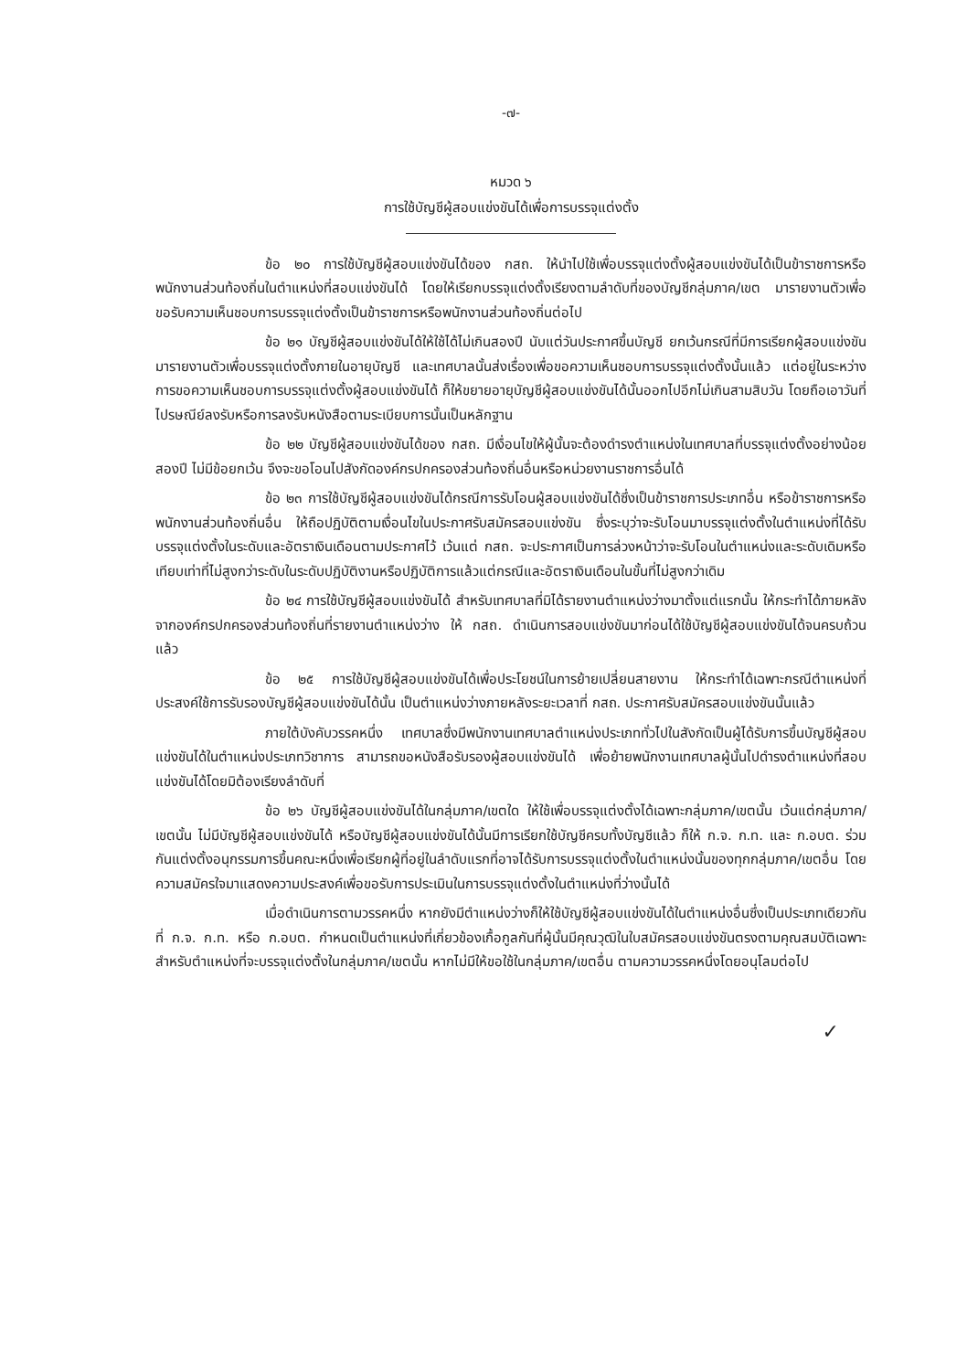-๗-
หมวด ๖
การใช้บัญชีผู้สอบแข่งขันได้เพื่อการบรรจุแต่งตั้ง
ข้อ ๒๐ การใช้บัญชีผู้สอบแข่งขันได้ของ กสถ. ให้นำไปใช้เพื่อบรรจุแต่งตั้งผู้สอบแข่งขันได้เป็นข้าราชการหรือพนักงานส่วนท้องถิ่นในตำแหน่งที่สอบแข่งขันได้ โดยให้เรียกบรรจุแต่งตั้งเรียงตามลำดับที่ของบัญชีกลุ่มภาค/เขต มารายงานตัวเพื่อขอรับความเห็นชอบการบรรจุแต่งตั้งเป็นข้าราชการหรือพนักงานส่วนท้องถิ่นต่อไป
ข้อ ๒๑ บัญชีผู้สอบแข่งขันได้ให้ใช้ได้ไม่เกินสองปี นับแต่วันประกาศขึ้นบัญชี ยกเว้นกรณีที่มีการเรียกผู้สอบแข่งขันมารายงานตัวเพื่อบรรจุแต่งตั้งภายในอายุบัญชี และเทศบาลนั้นส่งเรื่องเพื่อขอความเห็นชอบการบรรจุแต่งตั้งนั้นแล้ว แต่อยู่ในระหว่างการขอความเห็นชอบการบรรจุแต่งตั้งผู้สอบแข่งขันได้ ก็ให้ขยายอายุบัญชีผู้สอบแข่งขันได้นั้นออกไปอีกไม่เกินสามสิบวัน โดยถือเอาวันที่ไปรษณีย์ลงรับหรือการลงรับหนังสือตามระเบียบการนั้นเป็นหลักฐาน
ข้อ ๒๒ บัญชีผู้สอบแข่งขันได้ของ กสถ. มีเงื่อนไขให้ผู้นั้นจะต้องดำรงตำแหน่งในเทศบาลที่บรรจุแต่งตั้งอย่างน้อยสองปี ไม่มีข้อยกเว้น จึงจะขอโอนไปสังกัดองค์กรปกครองส่วนท้องถิ่นอื่นหรือหน่วยงานราชการอื่นได้
ข้อ ๒๓ การใช้บัญชีผู้สอบแข่งขันได้กรณีการรับโอนผู้สอบแข่งขันได้ซึ่งเป็นข้าราชการประเภทอื่น หรือข้าราชการหรือพนักงานส่วนท้องถิ่นอื่น ให้ถือปฏิบัติตามเงื่อนไขในประกาศรับสมัครสอบแข่งขัน ซึ่งระบุว่าจะรับโอนมาบรรจุแต่งตั้งในตำแหน่งที่ได้รับบรรจุแต่งตั้งในระดับและอัตราเงินเดือนตามประกาศไว้ เว้นแต่ กสถ. จะประกาศเป็นการล่วงหน้าว่าจะรับโอนในตำแหน่งและระดับเดิมหรือเทียบเท่าที่ไม่สูงกว่าระดับในระดับปฏิบัติงานหรือปฏิบัติการแล้วแต่กรณีและอัตราเงินเดือนในขั้นที่ไม่สูงกว่าเดิม
ข้อ ๒๔ การใช้บัญชีผู้สอบแข่งขันได้ สำหรับเทศบาลที่มิได้รายงานตำแหน่งว่างมาตั้งแต่แรกนั้น ให้กระทำได้ภายหลังจากองค์กรปกครองส่วนท้องถิ่นที่รายงานตำแหน่งว่าง ให้ กสถ. ดำเนินการสอบแข่งขันมาก่อนได้ใช้บัญชีผู้สอบแข่งขันได้จนครบถ้วนแล้ว
ข้อ ๒๕ การใช้บัญชีผู้สอบแข่งขันได้เพื่อประโยชน์ในการย้ายเปลี่ยนสายงาน ให้กระทำได้เฉพาะกรณีตำแหน่งที่ประสงค์ใช้การรับรองบัญชีผู้สอบแข่งขันได้นั้น เป็นตำแหน่งว่างภายหลังระยะเวลาที่ กสถ. ประกาศรับสมัครสอบแข่งขันนั้นแล้ว
ภายใต้บังคับวรรคหนึ่ง เทศบาลซึ่งมีพนักงานเทศบาลตำแหน่งประเภททั่วไปในสังกัดเป็นผู้ได้รับการขึ้นบัญชีผู้สอบแข่งขันได้ในตำแหน่งประเภทวิชาการ สามารถขอหนังสือรับรองผู้สอบแข่งขันได้ เพื่อย้ายพนักงานเทศบาลผู้นั้นไปดำรงตำแหน่งที่สอบแข่งขันได้โดยมิต้องเรียงลำดับที่
ข้อ ๒๖ บัญชีผู้สอบแข่งขันได้ในกลุ่มภาค/เขตใด ให้ใช้เพื่อบรรจุแต่งตั้งได้เฉพาะกลุ่มภาค/เขตนั้น เว้นแต่กลุ่มภาค/เขตนั้น ไม่มีบัญชีผู้สอบแข่งขันได้ หรือบัญชีผู้สอบแข่งขันได้นั้นมีการเรียกใช้บัญชีครบทั้งบัญชีแล้ว ก็ให้ ก.จ. ก.ท. และ ก.อบต. ร่วมกันแต่งตั้งอนุกรรมการขึ้นคณะหนึ่งเพื่อเรียกผู้ที่อยู่ในลำดับแรกที่อาจได้รับการบรรจุแต่งตั้งในตำแหน่งนั้นของทุกกลุ่มภาค/เขตอื่น โดยความสมัครใจมาแสดงความประสงค์เพื่อขอรับการประเมินในการบรรจุแต่งตั้งในตำแหน่งที่ว่างนั้นได้
เมื่อดำเนินการตามวรรคหนึ่ง หากยังมีตำแหน่งว่างก็ให้ใช้บัญชีผู้สอบแข่งขันได้ในตำแหน่งอื่นซึ่งเป็นประเภทเดียวกันที่ ก.จ. ก.ท. หรือ ก.อบต. กำหนดเป็นตำแหน่งที่เกี่ยวข้องเกื้อกูลกันที่ผู้นั้นมีคุณวุฒิในใบสมัครสอบแข่งขันตรงตามคุณสมบัติเฉพาะสำหรับตำแหน่งที่จะบรรจุแต่งตั้งในกลุ่มภาค/เขตนั้น หากไม่มีให้ขอใช้ในกลุ่มภาค/เขตอื่น ตามความวรรคหนึ่งโดยอนุโลมต่อไป
✓